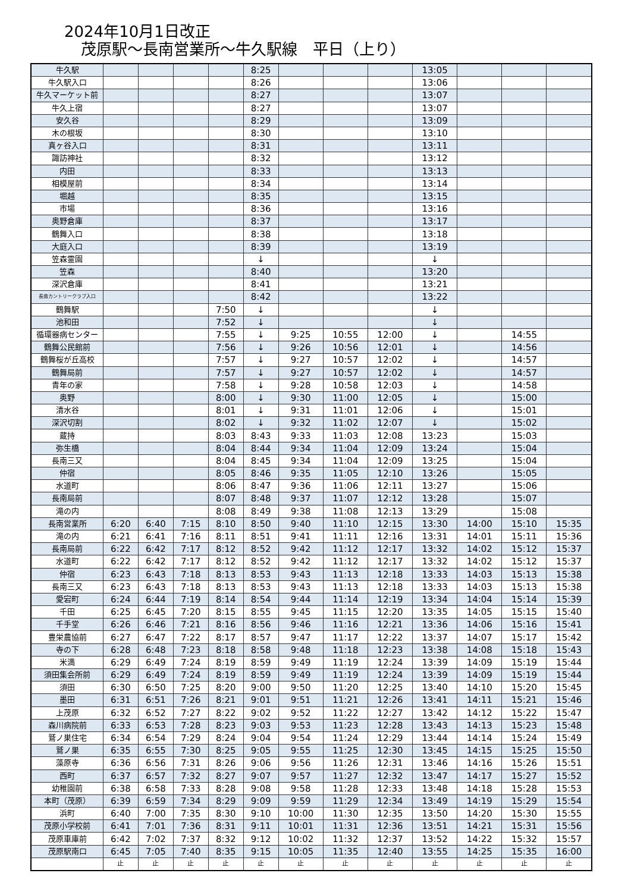2024年10月1日改正
茂原駅～長南営業所～牛久駅線　平日（上り）
| 牛久駅 | | | | | 8:25 | | | | 13:05 | | | |
| 牛久駅入口 | | | | | 8:26 | | | | 13:06 | | | |
| 牛久マーケット前 | | | | | 8:27 | | | | 13:07 | | | |
| 牛久上宿 | | | | | 8:27 | | | | 13:07 | | | |
| 安久谷 | | | | | 8:29 | | | | 13:09 | | | |
| 木の根坂 | | | | | 8:30 | | | | 13:10 | | | |
| 真ヶ谷入口 | | | | | 8:31 | | | | 13:11 | | | |
| 諏訪神社 | | | | | 8:32 | | | | 13:12 | | | |
| 内田 | | | | | 8:33 | | | | 13:13 | | | |
| 相模屋前 | | | | | 8:34 | | | | 13:14 | | | |
| 堀越 | | | | | 8:35 | | | | 13:15 | | | |
| 市場 | | | | | 8:36 | | | | 13:16 | | | |
| 奥野倉庫 | | | | | 8:37 | | | | 13:17 | | | |
| 鶴舞入口 | | | | | 8:38 | | | | 13:18 | | | |
| 大庭入口 | | | | | 8:39 | | | | 13:19 | | | |
| 笠森霊園 | | | | | ↓ | | | | ↓ | | | |
| 笠森 | | | | | 8:40 | | | | 13:20 | | | |
| 深沢倉庫 | | | | | 8:41 | | | | 13:21 | | | |
| 長南カントリークラブ入口 | | | | | 8:42 | | | | 13:22 | | | |
| 鶴舞駅 | | | | 7:50 | ↓ | | | | ↓ | | | |
| 池和田 | | | | 7:52 | ↓ | | | | ↓ | | | |
| 循環器病センター | | | | 7:55 | ↓ | 9:25 | 10:55 | 12:00 | ↓ | | 14:55 | |
| 鶴舞公民館前 | | | | 7:56 | ↓ | 9:26 | 10:56 | 12:01 | ↓ | | 14:56 | |
| 鶴舞桜が丘高校 | | | | 7:57 | ↓ | 9:27 | 10:57 | 12:02 | ↓ | | 14:57 | |
| 鶴舞局前 | | | | 7:57 | ↓ | 9:27 | 10:57 | 12:02 | ↓ | | 14:57 | |
| 青年の家 | | | | 7:58 | ↓ | 9:28 | 10:58 | 12:03 | ↓ | | 14:58 | |
| 奥野 | | | | 8:00 | ↓ | 9:30 | 11:00 | 12:05 | ↓ | | 15:00 | |
| 清水谷 | | | | 8:01 | ↓ | 9:31 | 11:01 | 12:06 | ↓ | | 15:01 | |
| 深沢切割 | | | | 8:02 | ↓ | 9:32 | 11:02 | 12:07 | ↓ | | 15:02 | |
| 蔵持 | | | | 8:03 | 8:43 | 9:33 | 11:03 | 12:08 | 13:23 | | 15:03 | |
| 弥生橋 | | | | 8:04 | 8:44 | 9:34 | 11:04 | 12:09 | 13:24 | | 15:04 | |
| 長南三又 | | | | 8:04 | 8:45 | 9:34 | 11:04 | 12:09 | 13:25 | | 15:04 | |
| 仲宿 | | | | 8:05 | 8:46 | 9:35 | 11:05 | 12:10 | 13:26 | | 15:05 | |
| 水道町 | | | | 8:06 | 8:47 | 9:36 | 11:06 | 12:11 | 13:27 | | 15:06 | |
| 長南局前 | | | | 8:07 | 8:48 | 9:37 | 11:07 | 12:12 | 13:28 | | 15:07 | |
| 滝の内 | | | | 8:08 | 8:49 | 9:38 | 11:08 | 12:13 | 13:29 | | 15:08 | |
| 長南営業所 | 6:20 | 6:40 | 7:15 | 8:10 | 8:50 | 9:40 | 11:10 | 12:15 | 13:30 | 14:00 | 15:10 | 15:35 |
| 滝の内 | 6:21 | 6:41 | 7:16 | 8:11 | 8:51 | 9:41 | 11:11 | 12:16 | 13:31 | 14:01 | 15:11 | 15:36 |
| 長南局前 | 6:22 | 6:42 | 7:17 | 8:12 | 8:52 | 9:42 | 11:12 | 12:17 | 13:32 | 14:02 | 15:12 | 15:37 |
| 水道町 | 6:22 | 6:42 | 7:17 | 8:12 | 8:52 | 9:42 | 11:12 | 12:17 | 13:32 | 14:02 | 15:12 | 15:37 |
| 仲宿 | 6:23 | 6:43 | 7:18 | 8:13 | 8:53 | 9:43 | 11:13 | 12:18 | 13:33 | 14:03 | 15:13 | 15:38 |
| 長南三又 | 6:23 | 6:43 | 7:18 | 8:13 | 8:53 | 9:43 | 11:13 | 12:18 | 13:33 | 14:03 | 15:13 | 15:38 |
| 愛宕町 | 6:24 | 6:44 | 7:19 | 8:14 | 8:54 | 9:44 | 11:14 | 12:19 | 13:34 | 14:04 | 15:14 | 15:39 |
| 千田 | 6:25 | 6:45 | 7:20 | 8:15 | 8:55 | 9:45 | 11:15 | 12:20 | 13:35 | 14:05 | 15:15 | 15:40 |
| 千手堂 | 6:26 | 6:46 | 7:21 | 8:16 | 8:56 | 9:46 | 11:16 | 12:21 | 13:36 | 14:06 | 15:16 | 15:41 |
| 豊栄農協前 | 6:27 | 6:47 | 7:22 | 8:17 | 8:57 | 9:47 | 11:17 | 12:22 | 13:37 | 14:07 | 15:17 | 15:42 |
| 寺の下 | 6:28 | 6:48 | 7:23 | 8:18 | 8:58 | 9:48 | 11:18 | 12:23 | 13:38 | 14:08 | 15:18 | 15:43 |
| 米満 | 6:29 | 6:49 | 7:24 | 8:19 | 8:59 | 9:49 | 11:19 | 12:24 | 13:39 | 14:09 | 15:19 | 15:44 |
| 須田集会所前 | 6:29 | 6:49 | 7:24 | 8:19 | 8:59 | 9:49 | 11:19 | 12:24 | 13:39 | 14:09 | 15:19 | 15:44 |
| 須田 | 6:30 | 6:50 | 7:25 | 8:20 | 9:00 | 9:50 | 11:20 | 12:25 | 13:40 | 14:10 | 15:20 | 15:45 |
| 墨田 | 6:31 | 6:51 | 7:26 | 8:21 | 9:01 | 9:51 | 11:21 | 12:26 | 13:41 | 14:11 | 15:21 | 15:46 |
| 上茂原 | 6:32 | 6:52 | 7:27 | 8:22 | 9:02 | 9:52 | 11:22 | 12:27 | 13:42 | 14:12 | 15:22 | 15:47 |
| 森川病院前 | 6:33 | 6:53 | 7:28 | 8:23 | 9:03 | 9:53 | 11:23 | 12:28 | 13:43 | 14:13 | 15:23 | 15:48 |
| 鷲ノ巣住宅 | 6:34 | 6:54 | 7:29 | 8:24 | 9:04 | 9:54 | 11:24 | 12:29 | 13:44 | 14:14 | 15:24 | 15:49 |
| 鷲ノ巣 | 6:35 | 6:55 | 7:30 | 8:25 | 9:05 | 9:55 | 11:25 | 12:30 | 13:45 | 14:15 | 15:25 | 15:50 |
| 藻原寺 | 6:36 | 6:56 | 7:31 | 8:26 | 9:06 | 9:56 | 11:26 | 12:31 | 13:46 | 14:16 | 15:26 | 15:51 |
| 西町 | 6:37 | 6:57 | 7:32 | 8:27 | 9:07 | 9:57 | 11:27 | 12:32 | 13:47 | 14:17 | 15:27 | 15:52 |
| 幼稚園前 | 6:38 | 6:58 | 7:33 | 8:28 | 9:08 | 9:58 | 11:28 | 12:33 | 13:48 | 14:18 | 15:28 | 15:53 |
| 本町（茂原） | 6:39 | 6:59 | 7:34 | 8:29 | 9:09 | 9:59 | 11:29 | 12:34 | 13:49 | 14:19 | 15:29 | 15:54 |
| 浜町 | 6:40 | 7:00 | 7:35 | 8:30 | 9:10 | 10:00 | 11:30 | 12:35 | 13:50 | 14:20 | 15:30 | 15:55 |
| 茂原小学校前 | 6:41 | 7:01 | 7:36 | 8:31 | 9:11 | 10:01 | 11:31 | 12:36 | 13:51 | 14:21 | 15:31 | 15:56 |
| 茂原車庫前 | 6:42 | 7:02 | 7:37 | 8:32 | 9:12 | 10:02 | 11:32 | 12:37 | 13:52 | 14:22 | 15:32 | 15:57 |
| 茂原駅南口 | 6:45 | 7:05 | 7:40 | 8:35 | 9:15 | 10:05 | 11:35 | 12:40 | 13:55 | 14:25 | 15:35 | 16:00 |
| | 止 | 止 | 止 | 止 | 止 | 止 | 止 | 止 | 止 | 止 | 止 | 止 |